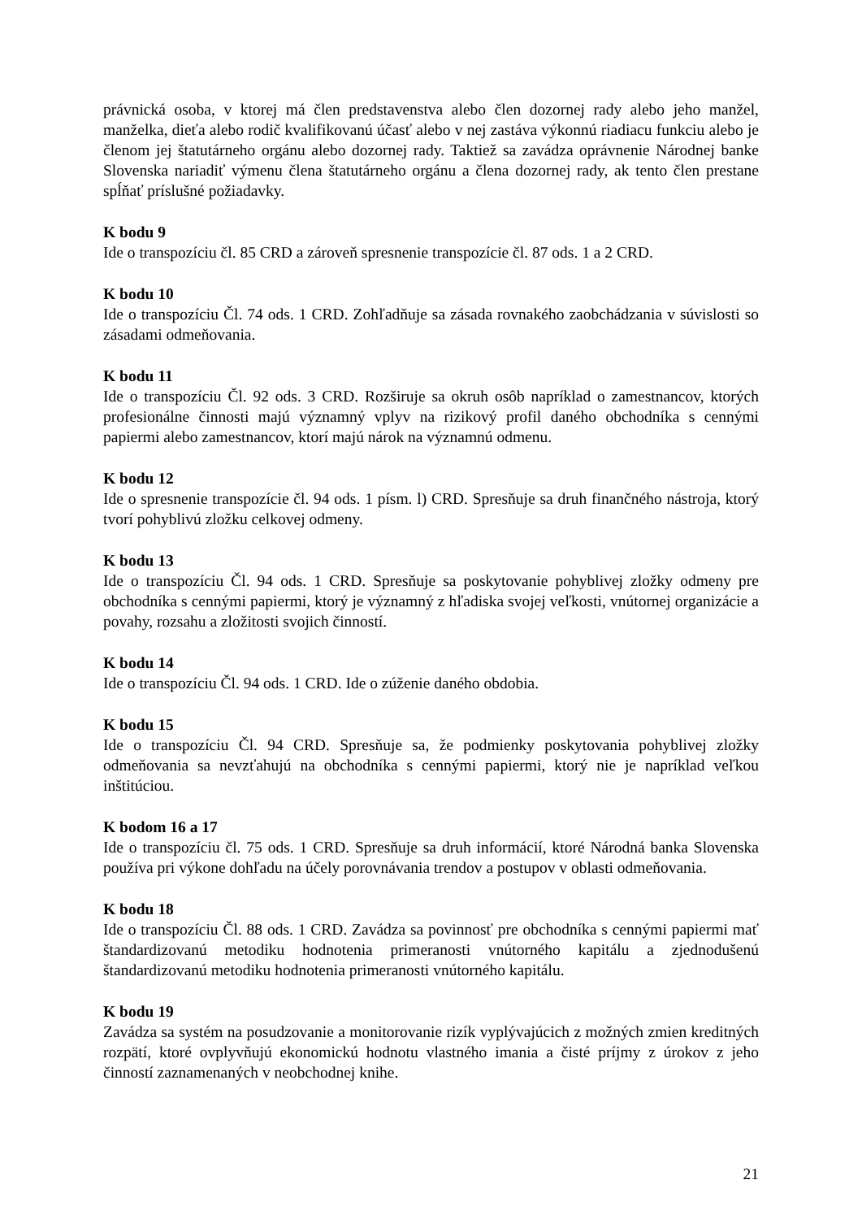právnická osoba, v ktorej má člen predstavenstva alebo člen dozornej rady alebo jeho manžel, manželka, dieťa alebo rodič kvalifikovanú účasť alebo v nej zastáva výkonnú riadiacu funkciu alebo je členom jej štatutárneho orgánu alebo dozornej rady. Taktiež sa zavádza oprávnenie Národnej banke Slovenska nariadiť výmenu člena štatutárneho orgánu a člena dozornej rady, ak tento člen prestane spĺňať príslušné požiadavky.
K bodu 9
Ide o transpozíciu čl. 85 CRD a zároveň spresnenie transpozície čl. 87 ods. 1 a 2 CRD.
K bodu 10
Ide o transpozíciu Čl. 74 ods. 1 CRD. Zohľadňuje sa zásada rovnakého zaobchádzania v súvislosti so zásadami odmeňovania.
K bodu 11
Ide o transpozíciu Čl. 92 ods. 3 CRD. Rozširuje sa okruh osôb napríklad o zamestnancov, ktorých profesionálne činnosti majú významný vplyv na rizikový profil daného obchodníka s cennými papiermi alebo zamestnancov, ktorí majú nárok na významnú odmenu.
K bodu 12
Ide o spresnenie transpozície čl. 94 ods. 1 písm. l) CRD. Spresňuje sa druh finančného nástroja, ktorý tvorí pohyblivú zložku celkovej odmeny.
K bodu 13
Ide o transpozíciu Čl. 94 ods. 1 CRD. Spresňuje sa poskytovanie pohyblivej zložky odmeny pre obchodníka s cennými papiermi, ktorý je významný z hľadiska svojej veľkosti, vnútornej organizácie a povahy, rozsahu a zložitosti svojich činností.
K bodu 14
Ide o transpozíciu Čl. 94 ods. 1 CRD. Ide o zúženie daného obdobia.
K bodu 15
Ide o transpozíciu Čl. 94 CRD. Spresňuje sa, že podmienky poskytovania pohyblivej zložky odmeňovania sa nevzťahujú na obchodníka s cennými papiermi, ktorý nie je napríklad veľkou inštitúciou.
K bodom 16 a 17
Ide o transpozíciu čl. 75 ods. 1 CRD. Spresňuje sa druh informácií, ktoré Národná banka Slovenska používa pri výkone dohľadu na účely porovnávania trendov a postupov v oblasti odmeňovania.
K bodu 18
Ide o transpozíciu Čl. 88 ods. 1 CRD. Zavádza sa povinnosť pre obchodníka s cennými papiermi mať štandardizovanú metodiku hodnotenia primeranosti vnútorného kapitálu a zjednodušenú štandardizovanú metodiku hodnotenia primeranosti vnútorného kapitálu.
K bodu 19
Zavádza sa systém na posudzovanie a monitorovanie rizík vyplývajúcich z možných zmien kreditných rozpätí, ktoré ovplyvňujú ekonomickú hodnotu vlastného imania a čisté príjmy z úrokov z jeho činností zaznamenaných v neobchodnej knihe.
21